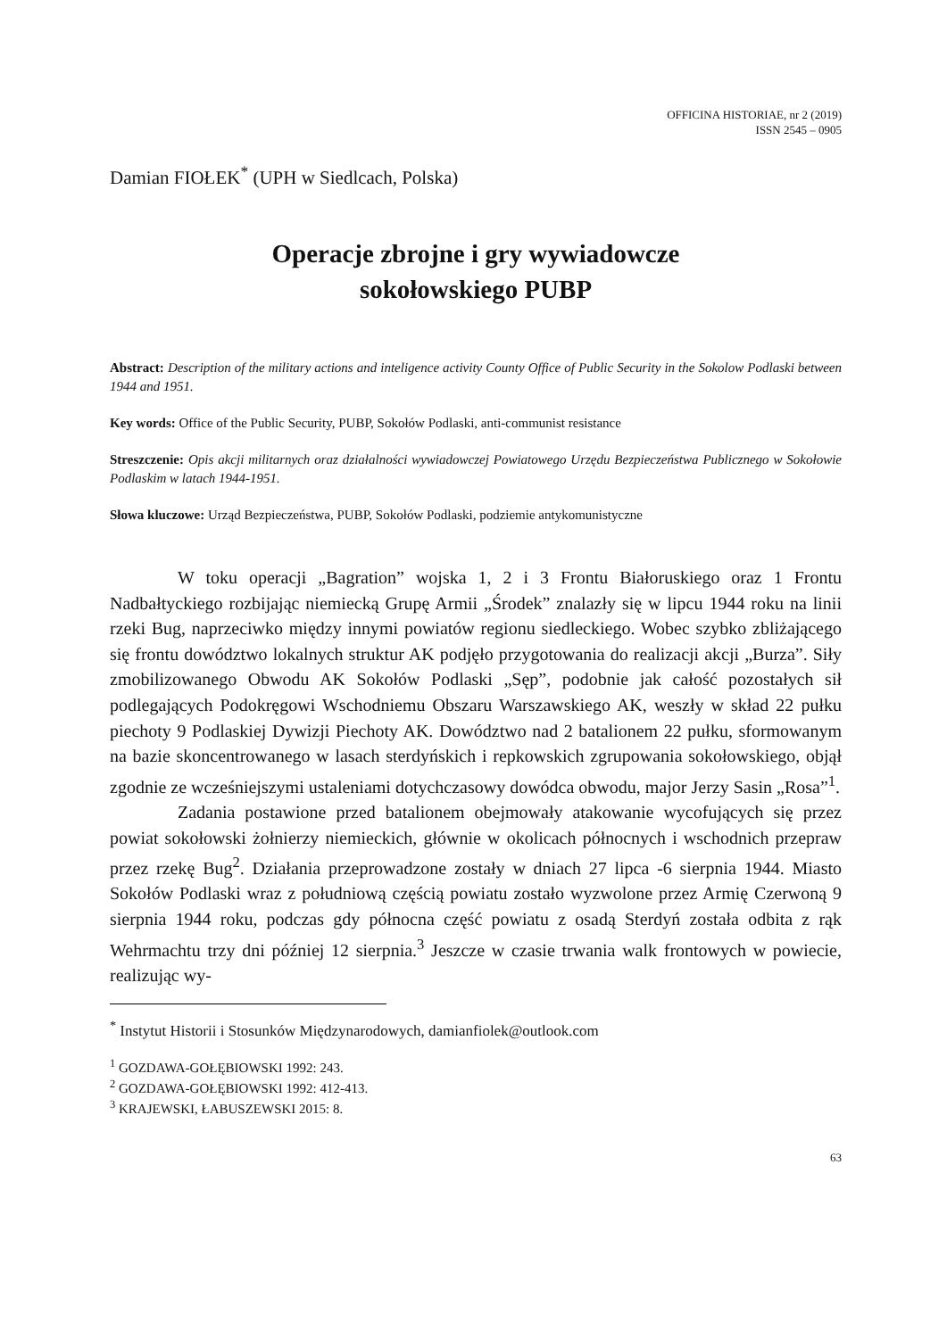OFFICINA HISTORIAE, nr 2 (2019)
ISSN 2545 – 0905
Damian FIOŁEK<sup>*</sup> (UPH w Siedlcach, Polska)
Operacje zbrojne i gry wywiadowcze
sokołowskiego PUBP
Abstract: Description of the military actions and inteligence activity County Office of Public Security in the Sokolow Podlaski between 1944 and 1951.
Key words: Office of the Public Security, PUBP, Sokołów Podlaski, anti-communist resistance
Streszczenie: Opis akcji militarnych oraz działalności wywiadowczej Powiatowego Urzędu Bezpieczeństwa Publicznego w Sokołowie Podlaskim w latach 1944-1951.
Słowa kluczowe: Urząd Bezpieczeństwa, PUBP, Sokołów Podlaski, podziemie antykomunistyczne
W toku operacji „Bagration” wojska 1, 2 i 3 Frontu Białoruskiego oraz 1 Frontu Nadbałtyckiego rozbijając niemiecką Grupę Armii „Środek” znalazły się w lipcu 1944 roku na linii rzeki Bug, naprzeciwko między innymi powiatów regionu siedleckiego. Wobec szybko zbliżającego się frontu dowództwo lokalnych struktur AK podjęło przygotowania do realizacji akcji „Burza”. Siły zmobilizowanego Obwodu AK Sokołów Podlaski „Sęp”, podobnie jak całość pozostałych sił podlegających Podokręgowi Wschodniemu Obszaru Warszawskiego AK, weszły w skład 22 pułku piechoty 9 Podlaskiej Dywizji Piechoty AK. Dowództwo nad 2 batalionem 22 pułku, sformowanym na bazie skoncentrowanego w lasach sterdyńskich i repkowskich zgrupowania sokołowskiego, objął zgodnie ze wcześniejszymi ustaleniami dotychczasowy dowódca obwodu, major Jerzy Sasin „Rosa”<sup>1</sup>.
Zadania postawione przed batalionem obejmowały atakowanie wycofujących się przez powiat sokołowski żołnierzy niemieckich, głównie w okolicach północnych i wschodnich przepraw przez rzekę Bug<sup>2</sup>. Działania przeprowadzone zostały w dniach 27 lipca -6 sierpnia 1944. Miasto Sokołów Podlaski wraz z południową częścią powiatu zostało wyzwolone przez Armię Czerwoną 9 sierpnia 1944 roku, podczas gdy północna część powiatu z osadą Sterdyń została odbita z rąk Wehrmachtu trzy dni później 12 sierpnia.<sup>3</sup> Jeszcze w czasie trwania walk frontowych w powiecie, realizując wy-
<sup>*</sup> Instytut Historii i Stosunków Międzynarodowych, damianfiolek@outlook.com
<sup>1</sup> GOZDAWA-GOŁĘBIOWSKI 1992: 243.
<sup>2</sup> GOZDAWA-GOŁĘBIOWSKI 1992: 412-413.
<sup>3</sup> KRAJEWSKI, ŁABUSZEWSKI 2015: 8.
63